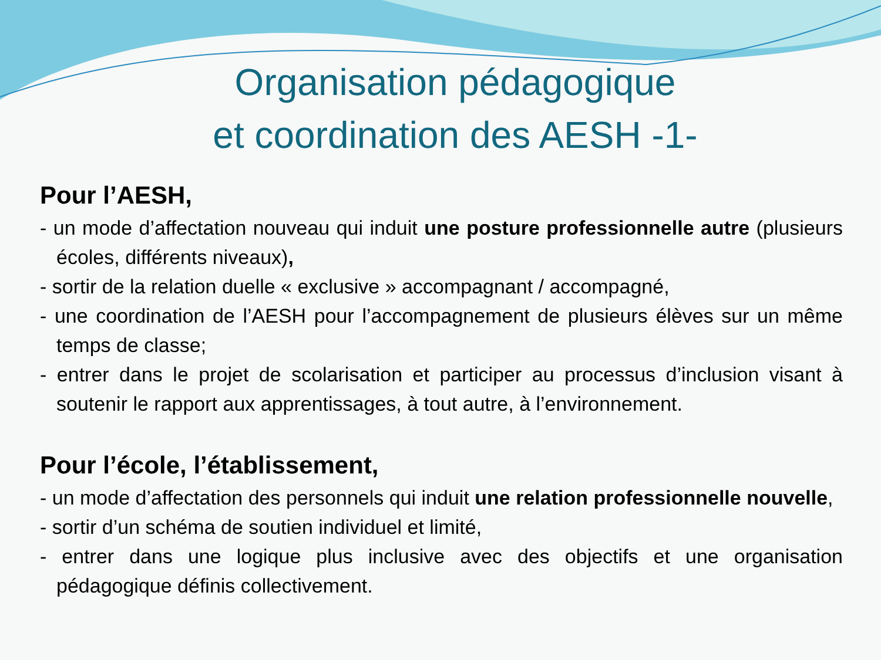Organisation pédagogique
et coordination des AESH -1-
Pour l’AESH,
- un mode d’affectation nouveau qui induit une posture professionnelle autre (plusieurs écoles, différents niveaux),
- sortir de la relation duelle « exclusive » accompagnant / accompagné,
- une coordination de l’AESH pour l’accompagnement de plusieurs élèves sur un même temps de classe;
- entrer dans le projet de scolarisation et participer au processus d’inclusion visant à soutenir le rapport aux apprentissages, à tout autre, à l’environnement.
Pour l’école, l’établissement,
- un mode d’affectation des personnels qui induit une relation professionnelle nouvelle,
- sortir d’un schéma de soutien individuel et limité,
- entrer dans une logique plus inclusive avec des objectifs et une organisation pédagogique définis collectivement.